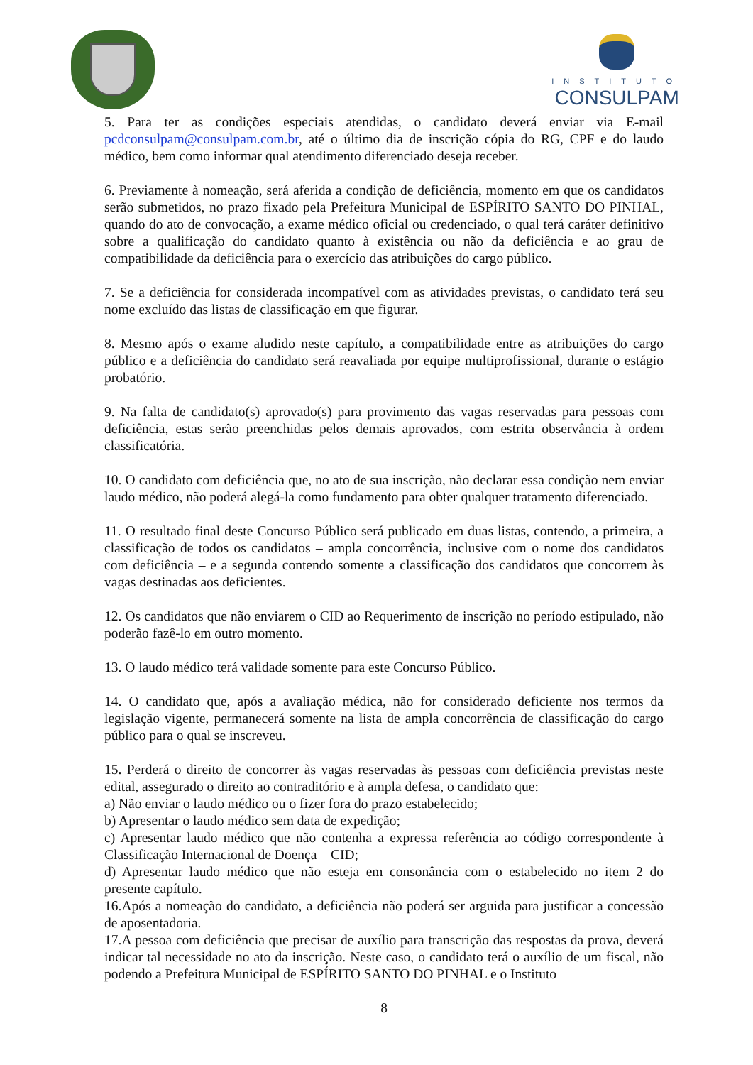INSTITUTO
CONSULPAM
5. Para ter as condições especiais atendidas, o candidato deverá enviar via E-mail pcdconsulpam@consulpam.com.br, até o último dia de inscrição cópia do RG, CPF e do laudo médico, bem como informar qual atendimento diferenciado deseja receber.
6. Previamente à nomeação, será aferida a condição de deficiência, momento em que os candidatos serão submetidos, no prazo fixado pela Prefeitura Municipal de ESPÍRITO SANTO DO PINHAL, quando do ato de convocação, a exame médico oficial ou credenciado, o qual terá caráter definitivo sobre a qualificação do candidato quanto à existência ou não da deficiência e ao grau de compatibilidade da deficiência para o exercício das atribuições do cargo público.
7. Se a deficiência for considerada incompatível com as atividades previstas, o candidato terá seu nome excluído das listas de classificação em que figurar.
8. Mesmo após o exame aludido neste capítulo, a compatibilidade entre as atribuições do cargo público e a deficiência do candidato será reavaliada por equipe multiprofissional, durante o estágio probatório.
9. Na falta de candidato(s) aprovado(s) para provimento das vagas reservadas para pessoas com deficiência, estas serão preenchidas pelos demais aprovados, com estrita observância à ordem classificatória.
10. O candidato com deficiência que, no ato de sua inscrição, não declarar essa condição nem enviar laudo médico, não poderá alegá-la como fundamento para obter qualquer tratamento diferenciado.
11. O resultado final deste Concurso Público será publicado em duas listas, contendo, a primeira, a classificação de todos os candidatos – ampla concorrência, inclusive com o nome dos candidatos com deficiência – e a segunda contendo somente a classificação dos candidatos que concorrem às vagas destinadas aos deficientes.
12. Os candidatos que não enviarem o CID ao Requerimento de inscrição no período estipulado, não poderão fazê-lo em outro momento.
13. O laudo médico terá validade somente para este Concurso Público.
14. O candidato que, após a avaliação médica, não for considerado deficiente nos termos da legislação vigente, permanecerá somente na lista de ampla concorrência de classificação do cargo público para o qual se inscreveu.
15. Perderá o direito de concorrer às vagas reservadas às pessoas com deficiência previstas neste edital, assegurado o direito ao contraditório e à ampla defesa, o candidato que:
a) Não enviar o laudo médico ou o fizer fora do prazo estabelecido;
b) Apresentar o laudo médico sem data de expedição;
c) Apresentar laudo médico que não contenha a expressa referência ao código correspondente à Classificação Internacional de Doença – CID;
d) Apresentar laudo médico que não esteja em consonância com o estabelecido no item 2 do presente capítulo.
16.Após a nomeação do candidato, a deficiência não poderá ser arguida para justificar a concessão de aposentadoria.
17.A pessoa com deficiência que precisar de auxílio para transcrição das respostas da prova, deverá indicar tal necessidade no ato da inscrição. Neste caso, o candidato terá o auxílio de um fiscal, não podendo a Prefeitura Municipal de ESPÍRITO SANTO DO PINHAL e o Instituto
8